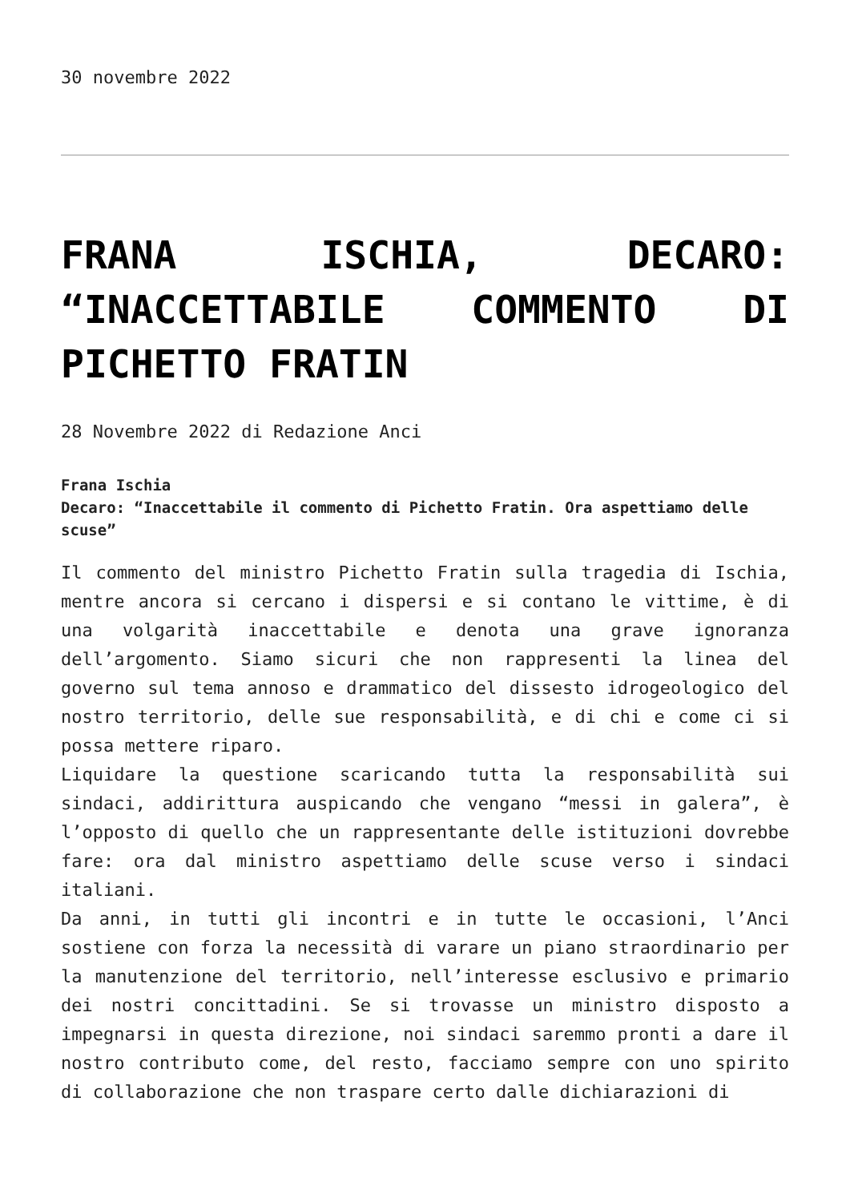30 novembre 2022
FRANA ISCHIA, DECARO: “INACCETTABILE COMMENTO DI PICHETTO FRATIN
28 Novembre 2022 di Redazione Anci
Frana Ischia
Decaro: “Inaccettabile il commento di Pichetto Fratin. Ora aspettiamo delle scuse”
Il commento del ministro Pichetto Fratin sulla tragedia di Ischia, mentre ancora si cercano i dispersi e si contano le vittime, è di una volgarità inaccettabile e denota una grave ignoranza dell’argomento. Siamo sicuri che non rappresenti la linea del governo sul tema annoso e drammatico del dissesto idrogeologico del nostro territorio, delle sue responsabilità, e di chi e come ci si possa mettere riparo.
Liquidare la questione scaricando tutta la responsabilità sui sindaci, addirittura auspicando che vengano “messi in galera”, è l’opposto di quello che un rappresentante delle istituzioni dovrebbe fare: ora dal ministro aspettiamo delle scuse verso i sindaci italiani.
Da anni, in tutti gli incontri e in tutte le occasioni, l’Anci sostiene con forza la necessità di varare un piano straordinario per la manutenzione del territorio, nell’interesse esclusivo e primario dei nostri concittadini. Se si trovasse un ministro disposto a impegnarsi in questa direzione, noi sindaci saremmo pronti a dare il nostro contributo come, del resto, facciamo sempre con uno spirito di collaborazione che non traspare certo dalle dichiarazioni di